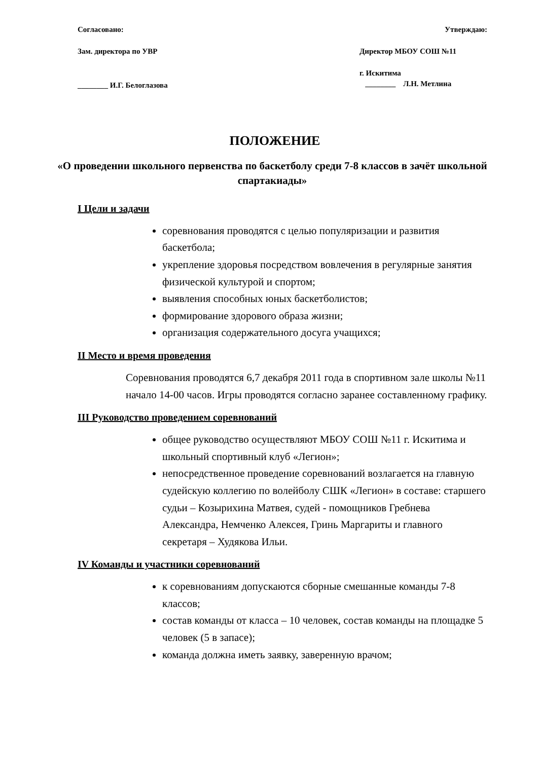Согласовано:
Зам. директора по УВР
________ И.Г. Белоглазова
Утверждаю:
Директор МБОУ СОШ №11
г. Искитима
________ Л.Н. Метлина
ПОЛОЖЕНИЕ
«О проведении школьного первенства по баскетболу среди 7-8 классов в зачёт школьной спартакиады»
I Цели и задачи
соревнования проводятся с целью популяризации и развития баскетбола;
укрепление здоровья посредством вовлечения в регулярные занятия физической культурой и спортом;
выявления способных юных баскетболистов;
формирование здорового образа жизни;
организация содержательного досуга учащихся;
II Место и время проведения
Соревнования проводятся 6,7 декабря 2011 года в спортивном зале школы №11 начало 14-00 часов. Игры проводятся согласно заранее составленному графику.
III Руководство проведением соревнований
общее руководство осуществляют МБОУ СОШ №11 г. Искитима и школьный спортивный клуб «Легион»;
непосредственное проведение соревнований возлагается на главную судейскую коллегию по волейболу СШК «Легион» в составе: старшего судьи – Козырихина Матвея, судей - помощников Гребнева Александра, Немченко Алексея, Гринь Маргариты и главного секретаря – Худякова Ильи.
IV Команды и участники соревнований
к соревнованиям допускаются сборные смешанные команды 7-8 классов;
состав команды от класса – 10 человек, состав команды на площадке 5 человек (5 в запасе);
команда должна иметь заявку, заверенную врачом;